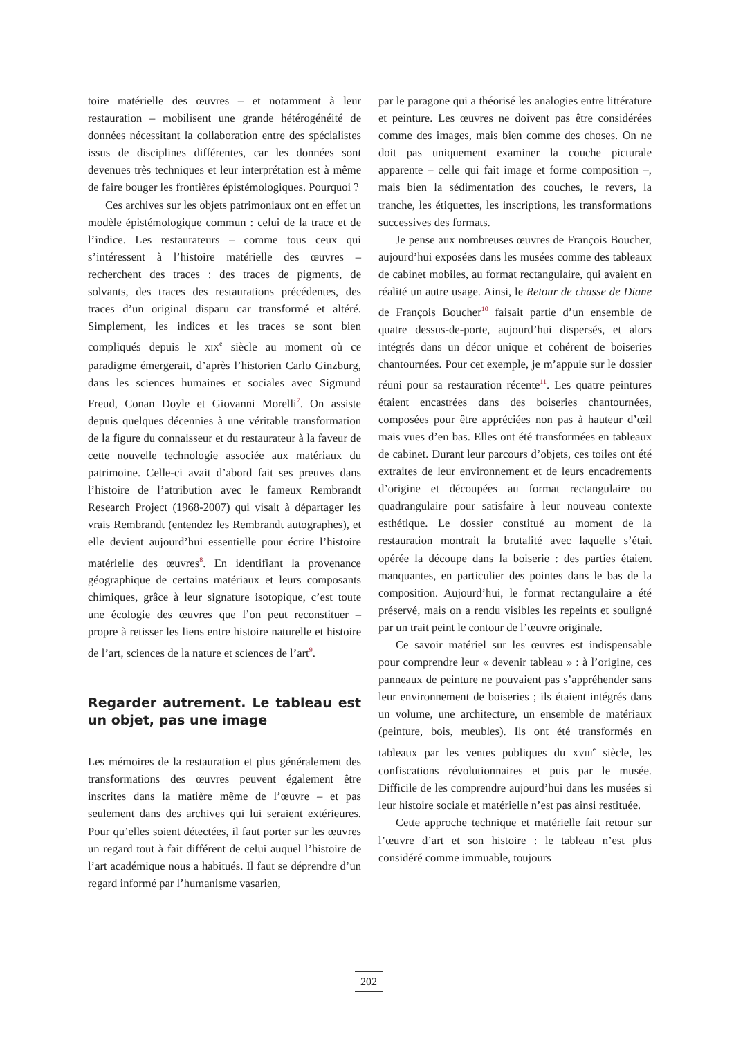toire matérielle des œuvres – et notamment à leur restauration – mobilisent une grande hétérogénéité de données nécessitant la collaboration entre des spécialistes issus de disciplines différentes, car les données sont devenues très techniques et leur interprétation est à même de faire bouger les frontières épistémologiques. Pourquoi ?
Ces archives sur les objets patrimoniaux ont en effet un modèle épistémologique commun : celui de la trace et de l’indice. Les restaurateurs – comme tous ceux qui s’intéressent à l’histoire matérielle des œuvres – recherchent des traces : des traces de pigments, de solvants, des traces des restaurations précédentes, des traces d’un original disparu car transformé et altéré. Simplement, les indices et les traces se sont bien compliqués depuis le XIX<sup>e</sup> siècle au moment où ce paradigme émergerait, d’après l’historien Carlo Ginzburg, dans les sciences humaines et sociales avec Sigmund Freud, Conan Doyle et Giovanni Morelli<sup>7</sup>. On assiste depuis quelques décennies à une véritable transformation de la figure du connaisseur et du restaurateur à la faveur de cette nouvelle technologie associée aux matériaux du patrimoine. Celle-ci avait d’abord fait ses preuves dans l’histoire de l’attribution avec le fameux Rembrandt Research Project (1968-2007) qui visait à départager les vrais Rembrandt (entendez les Rembrandt autographes), et elle devient aujourd’hui essentielle pour écrire l’histoire matérielle des œuvres<sup>8</sup>. En identifiant la provenance géographique de certains matériaux et leurs composants chimiques, grâce à leur signature isotopique, c’est toute une écologie des œuvres que l’on peut reconstituer – propre à retisser les liens entre histoire naturelle et histoire de l’art, sciences de la nature et sciences de l’art<sup>9</sup>.
Regarder autrement. Le tableau est un objet, pas une image
Les mémoires de la restauration et plus généralement des transformations des œuvres peuvent également être inscrites dans la matière même de l’œuvre – et pas seulement dans des archives qui lui seraient extérieures. Pour qu’elles soient détectées, il faut porter sur les œuvres un regard tout à fait différent de celui auquel l’histoire de l’art académique nous a habitués. Il faut se déprendre d’un regard informé par l’humanisme vasarien,
par le paragone qui a théorisé les analogies entre littérature et peinture. Les œuvres ne doivent pas être considérées comme des images, mais bien comme des choses. On ne doit pas uniquement examiner la couche picturale apparente – celle qui fait image et forme composition –, mais bien la sédimentation des couches, le revers, la tranche, les étiquettes, les inscriptions, les transformations successives des formats.
Je pense aux nombreuses œuvres de François Boucher, aujourd’hui exposées dans les musées comme des tableaux de cabinet mobiles, au format rectangulaire, qui avaient en réalité un autre usage. Ainsi, le Retour de chasse de Diane de François Boucher<sup>10</sup> faisait partie d’un ensemble de quatre dessus-de-porte, aujourd’hui dispersés, et alors intégrés dans un décor unique et cohérent de boiseries chantournées. Pour cet exemple, je m’appuie sur le dossier réuni pour sa restauration récente<sup>11</sup>. Les quatre peintures étaient encastrées dans des boiseries chantournées, composées pour être appréciées non pas à hauteur d’œil mais vues d’en bas. Elles ont été transformées en tableaux de cabinet. Durant leur parcours d’objets, ces toiles ont été extraites de leur environnement et de leurs encadrements d’origine et découpées au format rectangulaire ou quadrangulaire pour satisfaire à leur nouveau contexte esthétique. Le dossier constitué au moment de la restauration montrait la brutalité avec laquelle s’était opérée la découpe dans la boiserie : des parties étaient manquantes, en particulier des pointes dans le bas de la composition. Aujourd’hui, le format rectangulaire a été préservé, mais on a rendu visibles les repeints et souligné par un trait peint le contour de l’œuvre originale.
Ce savoir matériel sur les œuvres est indispensable pour comprendre leur « devenir tableau » : à l’origine, ces panneaux de peinture ne pouvaient pas s’appréhender sans leur environnement de boiseries ; ils étaient intégrés dans un volume, une architecture, un ensemble de matériaux (peinture, bois, meubles). Ils ont été transformés en tableaux par les ventes publiques du XVIII<sup>e</sup> siècle, les confiscations révolutionnaires et puis par le musée. Difficile de les comprendre aujourd’hui dans les musées si leur histoire sociale et matérielle n’est pas ainsi restituée.
Cette approche technique et matérielle fait retour sur l’œuvre d’art et son histoire : le tableau n’est plus considéré comme immuable, toujours
202